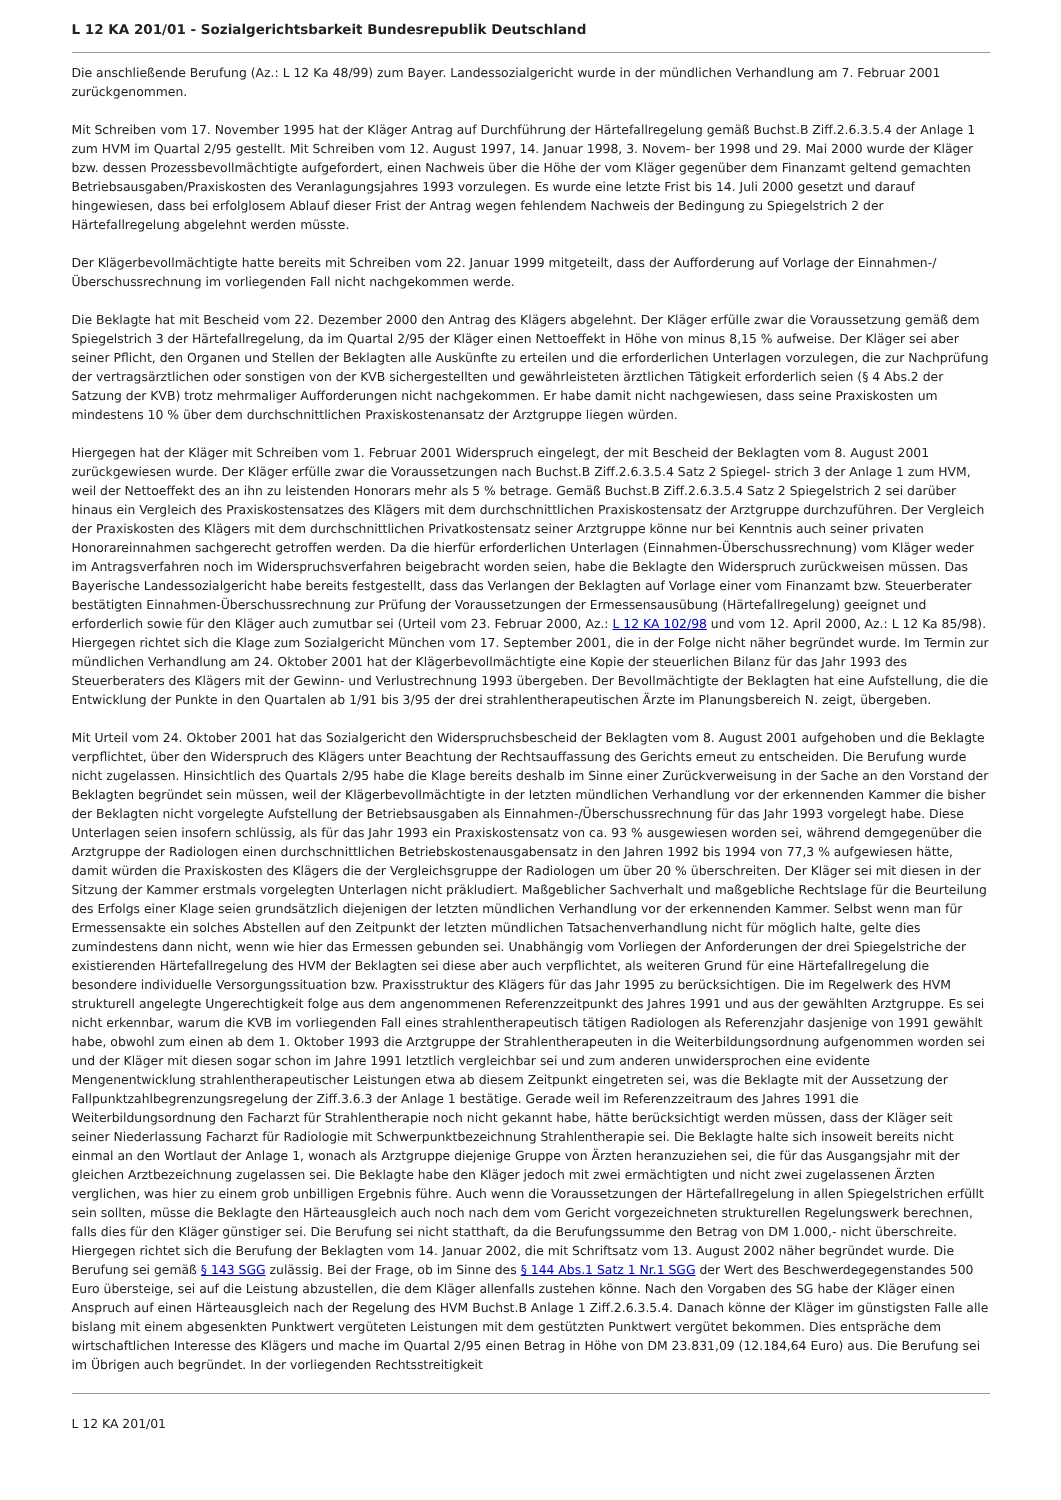L 12 KA 201/01 - Sozialgerichtsbarkeit Bundesrepublik Deutschland
Die anschließende Berufung (Az.: L 12 Ka 48/99) zum Bayer. Landessozialgericht wurde in der mündlichen Verhandlung am 7. Februar 2001 zurückgenommen.
Mit Schreiben vom 17. November 1995 hat der Kläger Antrag auf Durchführung der Härtefallregelung gemäß Buchst.B Ziff.2.6.3.5.4 der Anlage 1 zum HVM im Quartal 2/95 gestellt. Mit Schreiben vom 12. August 1997, 14. Januar 1998, 3. Novem- ber 1998 und 29. Mai 2000 wurde der Kläger bzw. dessen Prozessbevollmächtigte aufgefordert, einen Nachweis über die Höhe der vom Kläger gegenüber dem Finanzamt geltend gemachten Betriebsausgaben/Praxiskosten des Veranlagungsjahres 1993 vorzulegen. Es wurde eine letzte Frist bis 14. Juli 2000 gesetzt und darauf hingewiesen, dass bei erfolglosem Ablauf dieser Frist der Antrag wegen fehlendem Nachweis der Bedingung zu Spiegelstrich 2 der Härtefallregelung abgelehnt werden müsste.
Der Klägerbevollmächtigte hatte bereits mit Schreiben vom 22. Januar 1999 mitgeteilt, dass der Aufforderung auf Vorlage der Einnahmen-/Überschussrechnung im vorliegenden Fall nicht nachgekommen werde.
Die Beklagte hat mit Bescheid vom 22. Dezember 2000 den Antrag des Klägers abgelehnt. Der Kläger erfülle zwar die Voraussetzung gemäß dem Spiegelstrich 3 der Härtefallregelung, da im Quartal 2/95 der Kläger einen Nettoeffekt in Höhe von minus 8,15 % aufweise. Der Kläger sei aber seiner Pflicht, den Organen und Stellen der Beklagten alle Auskünfte zu erteilen und die erforderlichen Unterlagen vorzulegen, die zur Nachprüfung der vertragsärztlichen oder sonstigen von der KVB sichergestellten und gewährleisteten ärztlichen Tätigkeit erforderlich seien (§ 4 Abs.2 der Satzung der KVB) trotz mehrmaliger Aufforderungen nicht nachgekommen. Er habe damit nicht nachgewiesen, dass seine Praxiskosten um mindestens 10 % über dem durchschnittlichen Praxiskostenansatz der Arztgruppe liegen würden.
Hiergegen hat der Kläger mit Schreiben vom 1. Februar 2001 Widerspruch eingelegt, der mit Bescheid der Beklagten vom 8. August 2001 zurückgewiesen wurde. Der Kläger erfülle zwar die Voraussetzungen nach Buchst.B Ziff.2.6.3.5.4 Satz 2 Spiegel- strich 3 der Anlage 1 zum HVM, weil der Nettoeffekt des an ihn zu leistenden Honorars mehr als 5 % betrage. Gemäß Buchst.B Ziff.2.6.3.5.4 Satz 2 Spiegelstrich 2 sei darüber hinaus ein Vergleich des Praxiskostensatzes des Klägers mit dem durchschnittlichen Praxiskostensatz der Arztgruppe durchzuführen. Der Vergleich der Praxiskosten des Klägers mit dem durchschnittlichen Privatkostensatz seiner Arztgruppe könne nur bei Kenntnis auch seiner privaten Honorareinnahmen sachgerecht getroffen werden. Da die hierfür erforderlichen Unterlagen (Einnahmen-Überschussrechnung) vom Kläger weder im Antragsverfahren noch im Widerspruchsverfahren beigebracht worden seien, habe die Beklagte den Widerspruch zurückweisen müssen. Das Bayerische Landessozialgericht habe bereits festgestellt, dass das Verlangen der Beklagten auf Vorlage einer vom Finanzamt bzw. Steuerberater bestätigten Einnahmen-Überschussrechnung zur Prüfung der Voraussetzungen der Ermessensausübung (Härtefallregelung) geeignet und erforderlich sowie für den Kläger auch zumutbar sei (Urteil vom 23. Februar 2000, Az.: L 12 KA 102/98 und vom 12. April 2000, Az.: L 12 Ka 85/98). Hiergegen richtet sich die Klage zum Sozialgericht München vom 17. September 2001, die in der Folge nicht näher begründet wurde. Im Termin zur mündlichen Verhandlung am 24. Oktober 2001 hat der Klägerbevollmächtigte eine Kopie der steuerlichen Bilanz für das Jahr 1993 des Steuerberaters des Klägers mit der Gewinn- und Verlustrechnung 1993 übergeben. Der Bevollmächtigte der Beklagten hat eine Aufstellung, die die Entwicklung der Punkte in den Quartalen ab 1/91 bis 3/95 der drei strahlentherapeutischen Ärzte im Planungsbereich N. zeigt, übergeben.
Mit Urteil vom 24. Oktober 2001 hat das Sozialgericht den Widerspruchsbescheid der Beklagten vom 8. August 2001 aufgehoben und die Beklagte verpflichtet, über den Widerspruch des Klägers unter Beachtung der Rechtsauffassung des Gerichts erneut zu entscheiden. Die Berufung wurde nicht zugelassen. Hinsichtlich des Quartals 2/95 habe die Klage bereits deshalb im Sinne einer Zurückverweisung in der Sache an den Vorstand der Beklagten begründet sein müssen, weil der Klägerbevollmächtigte in der letzten mündlichen Verhandlung vor der erkennenden Kammer die bisher der Beklagten nicht vorgelegte Aufstellung der Betriebsausgaben als Einnahmen-/Überschussrechnung für das Jahr 1993 vorgelegt habe. Diese Unterlagen seien insofern schlüssig, als für das Jahr 1993 ein Praxiskostensatz von ca. 93 % ausgewiesen worden sei, während demgegenüber die Arztgruppe der Radiologen einen durchschnittlichen Betriebskostenausgabensatz in den Jahren 1992 bis 1994 von 77,3 % aufgewiesen hätte, damit würden die Praxiskosten des Klägers die der Vergleichsgruppe der Radiologen um über 20 % überschreiten. Der Kläger sei mit diesen in der Sitzung der Kammer erstmals vorgelegten Unterlagen nicht präkludiert. Maßgeblicher Sachverhalt und maßgebliche Rechtslage für die Beurteilung des Erfolgs einer Klage seien grundsätzlich diejenigen der letzten mündlichen Verhandlung vor der erkennenden Kammer. Selbst wenn man für Ermessensakte ein solches Abstellen auf den Zeitpunkt der letzten mündlichen Tatsachenverhandlung nicht für möglich halte, gelte dies zumindestens dann nicht, wenn wie hier das Ermessen gebunden sei. Unabhängig vom Vorliegen der Anforderungen der drei Spiegelstriche der existierenden Härtefallregelung des HVM der Beklagten sei diese aber auch verpflichtet, als weiteren Grund für eine Härtefallregelung die besondere individuelle Versorgungssituation bzw. Praxisstruktur des Klägers für das Jahr 1995 zu berücksichtigen. Die im Regelwerk des HVM strukturell angelegte Ungerechtigkeit folge aus dem angenommenen Referenzzeitpunkt des Jahres 1991 und aus der gewählten Arztgruppe. Es sei nicht erkennbar, warum die KVB im vorliegenden Fall eines strahlentherapeutisch tätigen Radiologen als Referenzjahr dasjenige von 1991 gewählt habe, obwohl zum einen ab dem 1. Oktober 1993 die Arztgruppe der Strahlentherapeuten in die Weiterbildungsordnung aufgenommen worden sei und der Kläger mit diesen sogar schon im Jahre 1991 letztlich vergleichbar sei und zum anderen unwidersprochen eine evidente Mengenentwicklung strahlentherapeutischer Leistungen etwa ab diesem Zeitpunkt eingetreten sei, was die Beklagte mit der Aussetzung der Fallpunktzahlbegrenzungsregelung der Ziff.3.6.3 der Anlage 1 bestätige. Gerade weil im Referenzzeitraum des Jahres 1991 die Weiterbildungsordnung den Facharzt für Strahlentherapie noch nicht gekannt habe, hätte berücksichtigt werden müssen, dass der Kläger seit seiner Niederlassung Facharzt für Radiologie mit Schwerpunktbezeichnung Strahlentherapie sei. Die Beklagte halte sich insoweit bereits nicht einmal an den Wortlaut der Anlage 1, wonach als Arztgruppe diejenige Gruppe von Ärzten heranzuziehen sei, die für das Ausgangsjahr mit der gleichen Arztbezeichnung zugelassen sei. Die Beklagte habe den Kläger jedoch mit zwei ermächtigten und nicht zwei zugelassenen Ärzten verglichen, was hier zu einem grob unbilligen Ergebnis führe. Auch wenn die Voraussetzungen der Härtefallregelung in allen Spiegelstrichen erfüllt sein sollten, müsse die Beklagte den Härteausgleich auch noch nach dem vom Gericht vorgezeichneten strukturellen Regelungswerk berechnen, falls dies für den Kläger günstiger sei. Die Berufung sei nicht statthaft, da die Berufungssumme den Betrag von DM 1.000,- nicht überschreite. Hiergegen richtet sich die Berufung der Beklagten vom 14. Januar 2002, die mit Schriftsatz vom 13. August 2002 näher begründet wurde. Die Berufung sei gemäß § 143 SGG zulässig. Bei der Frage, ob im Sinne des § 144 Abs.1 Satz 1 Nr.1 SGG der Wert des Beschwerdegegenstandes 500 Euro übersteige, sei auf die Leistung abzustellen, die dem Kläger allenfalls zustehen könne. Nach den Vorgaben des SG habe der Kläger einen Anspruch auf einen Härteausgleich nach der Regelung des HVM Buchst.B Anlage 1 Ziff.2.6.3.5.4. Danach könne der Kläger im günstigsten Falle alle bislang mit einem abgesenkten Punktwert vergüteten Leistungen mit dem gestützten Punktwert vergütet bekommen. Dies entspräche dem wirtschaftlichen Interesse des Klägers und mache im Quartal 2/95 einen Betrag in Höhe von DM 23.831,09 (12.184,64 Euro) aus. Die Berufung sei im Übrigen auch begründet. In der vorliegenden Rechtsstreitigkeit
L 12 KA 201/01